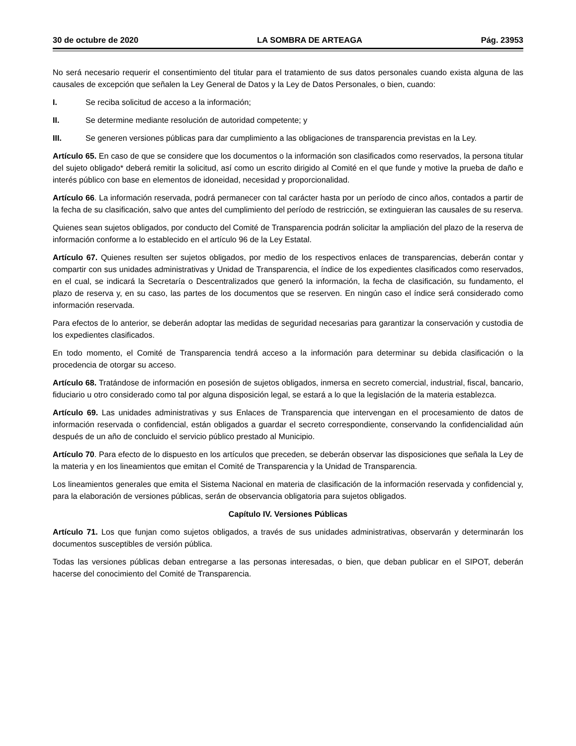30 de octubre de 2020 LA SOMBRA DE ARTEAGA Pág. 23953
No será necesario requerir el consentimiento del titular para el tratamiento de sus datos personales cuando exista alguna de las causales de excepción que señalen la Ley General de Datos y la Ley de Datos Personales, o bien, cuando:
I. Se reciba solicitud de acceso a la información;
II. Se determine mediante resolución de autoridad competente; y
III. Se generen versiones públicas para dar cumplimiento a las obligaciones de transparencia previstas en la Ley.
Artículo 65. En caso de que se considere que los documentos o la información son clasificados como reservados, la persona titular del sujeto obligado* deberá remitir la solicitud, así como un escrito dirigido al Comité en el que funde y motive la prueba de daño e interés público con base en elementos de idoneidad, necesidad y proporcionalidad.
Artículo 66. La información reservada, podrá permanecer con tal carácter hasta por un período de cinco años, contados a partir de la fecha de su clasificación, salvo que antes del cumplimiento del período de restricción, se extinguieran las causales de su reserva.
Quienes sean sujetos obligados, por conducto del Comité de Transparencia podrán solicitar la ampliación del plazo de la reserva de información conforme a lo establecido en el artículo 96 de la Ley Estatal.
Artículo 67. Quienes resulten ser sujetos obligados, por medio de los respectivos enlaces de transparencias, deberán contar y compartir con sus unidades administrativas y Unidad de Transparencia, el índice de los expedientes clasificados como reservados, en el cual, se indicará la Secretaría o Descentralizados que generó la información, la fecha de clasificación, su fundamento, el plazo de reserva y, en su caso, las partes de los documentos que se reserven. En ningún caso el índice será considerado como información reservada.
Para efectos de lo anterior, se deberán adoptar las medidas de seguridad necesarias para garantizar la conservación y custodia de los expedientes clasificados.
En todo momento, el Comité de Transparencia tendrá acceso a la información para determinar su debida clasificación o la procedencia de otorgar su acceso.
Artículo 68. Tratándose de información en posesión de sujetos obligados, inmersa en secreto comercial, industrial, fiscal, bancario, fiduciario u otro considerado como tal por alguna disposición legal, se estará a lo que la legislación de la materia establezca.
Artículo 69. Las unidades administrativas y sus Enlaces de Transparencia que intervengan en el procesamiento de datos de información reservada o confidencial, están obligados a guardar el secreto correspondiente, conservando la confidencialidad aún después de un año de concluido el servicio público prestado al Municipio.
Artículo 70. Para efecto de lo dispuesto en los artículos que preceden, se deberán observar las disposiciones que señala la Ley de la materia y en los lineamientos que emitan el Comité de Transparencia y la Unidad de Transparencia.
Los lineamientos generales que emita el Sistema Nacional en materia de clasificación de la información reservada y confidencial y, para la elaboración de versiones públicas, serán de observancia obligatoria para sujetos obligados.
Capítulo IV. Versiones Públicas
Artículo 71. Los que funjan como sujetos obligados, a través de sus unidades administrativas, observarán y determinarán los documentos susceptibles de versión pública.
Todas las versiones públicas deban entregarse a las personas interesadas, o bien, que deban publicar en el SIPOT, deberán hacerse del conocimiento del Comité de Transparencia.